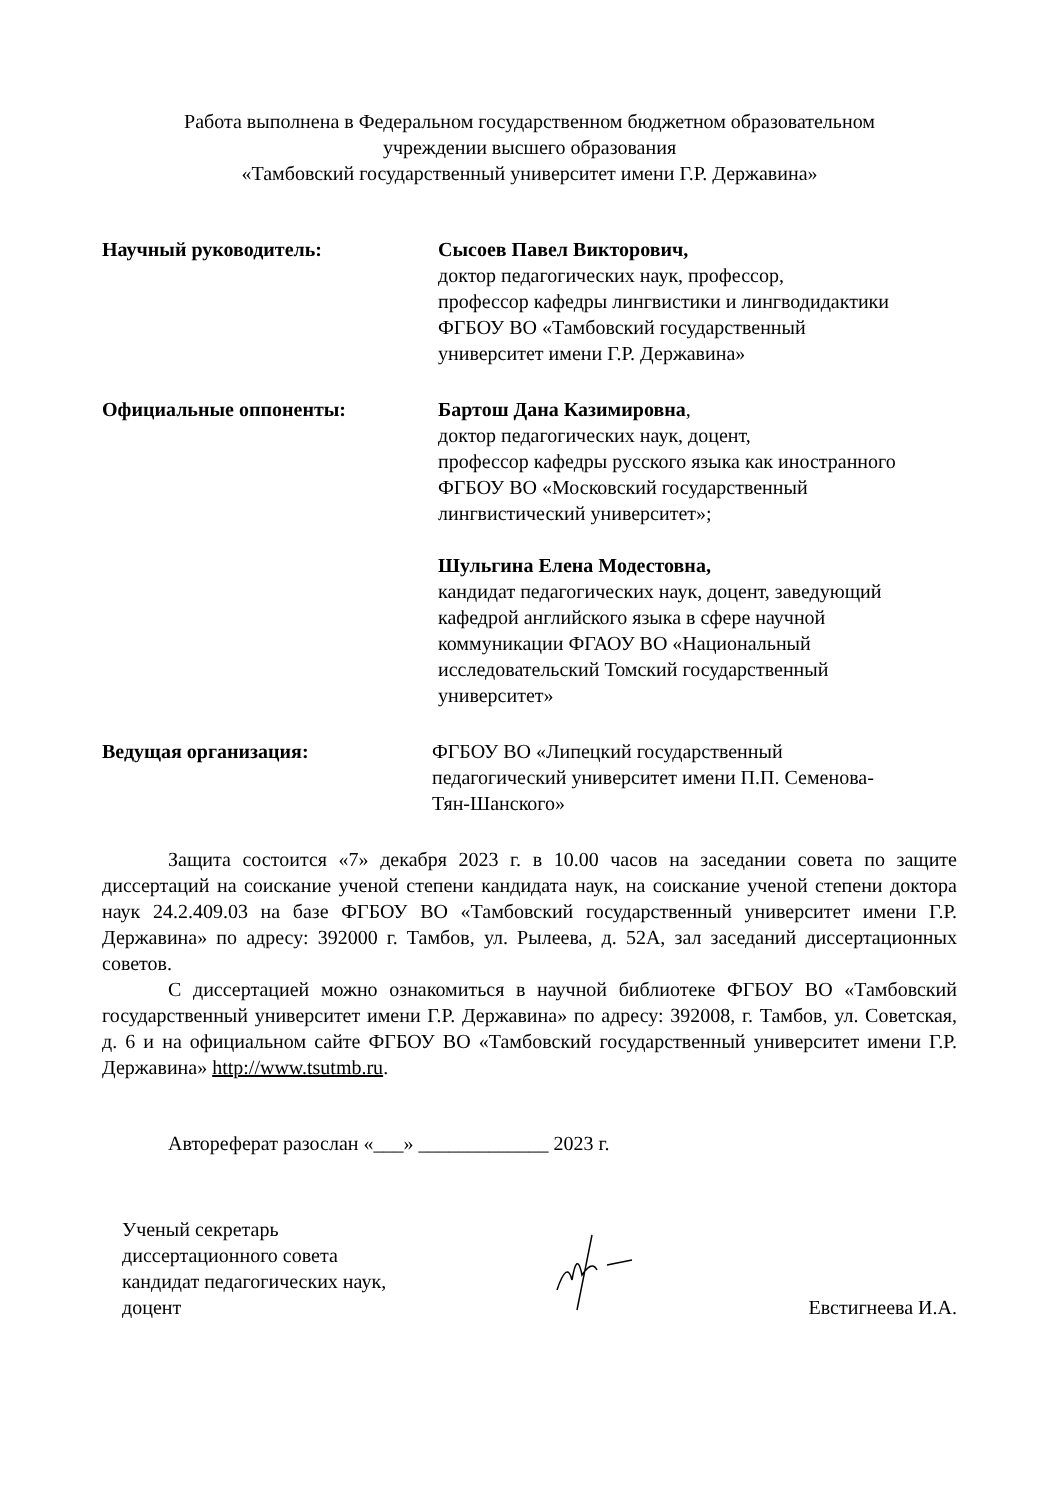Работа выполнена в Федеральном государственном бюджетном образовательном
учреждении высшего образования
«Тамбовский государственный университет имени Г.Р. Державина»
Научный руководитель: Сысоев Павел Викторович,
доктор педагогических наук, профессор,
профессор кафедры лингвистики и лингводидактики
ФГБОУ ВО «Тамбовский государственный
университет имени Г.Р. Державина»
Официальные оппоненты: Бартош Дана Казимировна,
доктор педагогических наук, доцент,
профессор кафедры русского языка как иностранного
ФГБОУ ВО «Московский государственный
лингвистический университет»;
Шульгина Елена Модестовна,
кандидат педагогических наук, доцент, заведующий
кафедрой английского языка в сфере научной
коммуникации ФГАОУ ВО «Национальный
исследовательский Томский государственный
университет»
Ведущая организация: ФГБОУ ВО «Липецкий государственный
педагогический университет имени П.П. Семенова-
Тян-Шанского»
Защита состоится «7» декабря 2023 г. в 10.00 часов на заседании совета по защите диссертаций на соискание ученой степени кандидата наук, на соискание ученой степени доктора наук 24.2.409.03 на базе ФГБОУ ВО «Тамбовский государственный университет имени Г.Р. Державина» по адресу: 392000 г. Тамбов, ул. Рылеева, д. 52А, зал заседаний диссертационных советов.
С диссертацией можно ознакомиться в научной библиотеке ФГБОУ ВО «Тамбовский государственный университет имени Г.Р. Державина» по адресу: 392008, г. Тамбов, ул. Советская, д. 6 и на официальном сайте ФГБОУ ВО «Тамбовский государственный университет имени Г.Р. Державина» http://www.tsutmb.ru.
Автореферат разослан «___» _____________ 2023 г.
Ученый секретарь
диссертационного совета
кандидат педагогических наук,
доцент
Евстигнеева И.А.